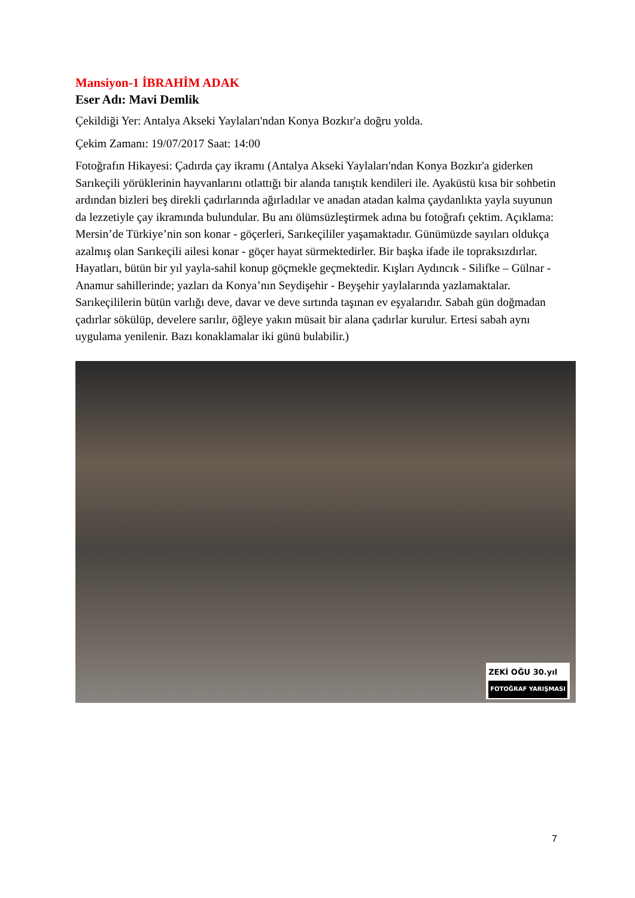Mansiyon-1 İBRAHİM ADAK
Eser Adı: Mavi Demlik
Çekildiği Yer: Antalya Akseki Yaylaları'ndan Konya Bozkır'a doğru yolda.
Çekim Zamanı: 19/07/2017 Saat: 14:00
Fotoğrafın Hikayesi: Çadırda çay ikramı (Antalya Akseki Yaylaları'ndan Konya Bozkır'a giderken Sarıkeçili yörüklerinin hayvanlarını otlattığı bir alanda tanıştık kendileri ile. Ayaküstü kısa bir sohbetin ardından bizleri beş direkli çadırlarında ağırladılar ve anadan atadan kalma çaydanlıkta yayla suyunun da lezzetiyle çay ikramında bulundular. Bu anı ölümsüzleştirmek adına bu fotoğrafı çektim. Açıklama: Mersin’de Türkiye’nin son konar - göçerleri, Sarıkeçililer yaşamaktadır. Günümüzde sayıları oldukça azalmış olan Sarıkeçili ailesi konar - göçer hayat sürmektedirler. Bir başka ifade ile topraksızdırlar. Hayatları, bütün bir yıl yayla-sahil konup göçmekle geçmektedir. Kışları Aydıncık - Silifke – Gülnar - Anamur sahillerinde; yazları da Konya’nın Seydişehir - Beyşehir yaylalarında yazlamaktalar. Sarıkeçililerin bütün varlığı deve, davar ve deve sırtında taşınan ev eşyalarıdır. Sabah gün doğmadan çadırlar sökülüp, develere sarılır, öğleye yakın müsait bir alana çadırlar kurulur. Ertesi sabah aynı uygulama yenilenir. Bazı konaklamalar iki günü bulabilir.)
ZEKİ OĞU 30.yıl
FOTOĞRAF YARIŞMASI
7